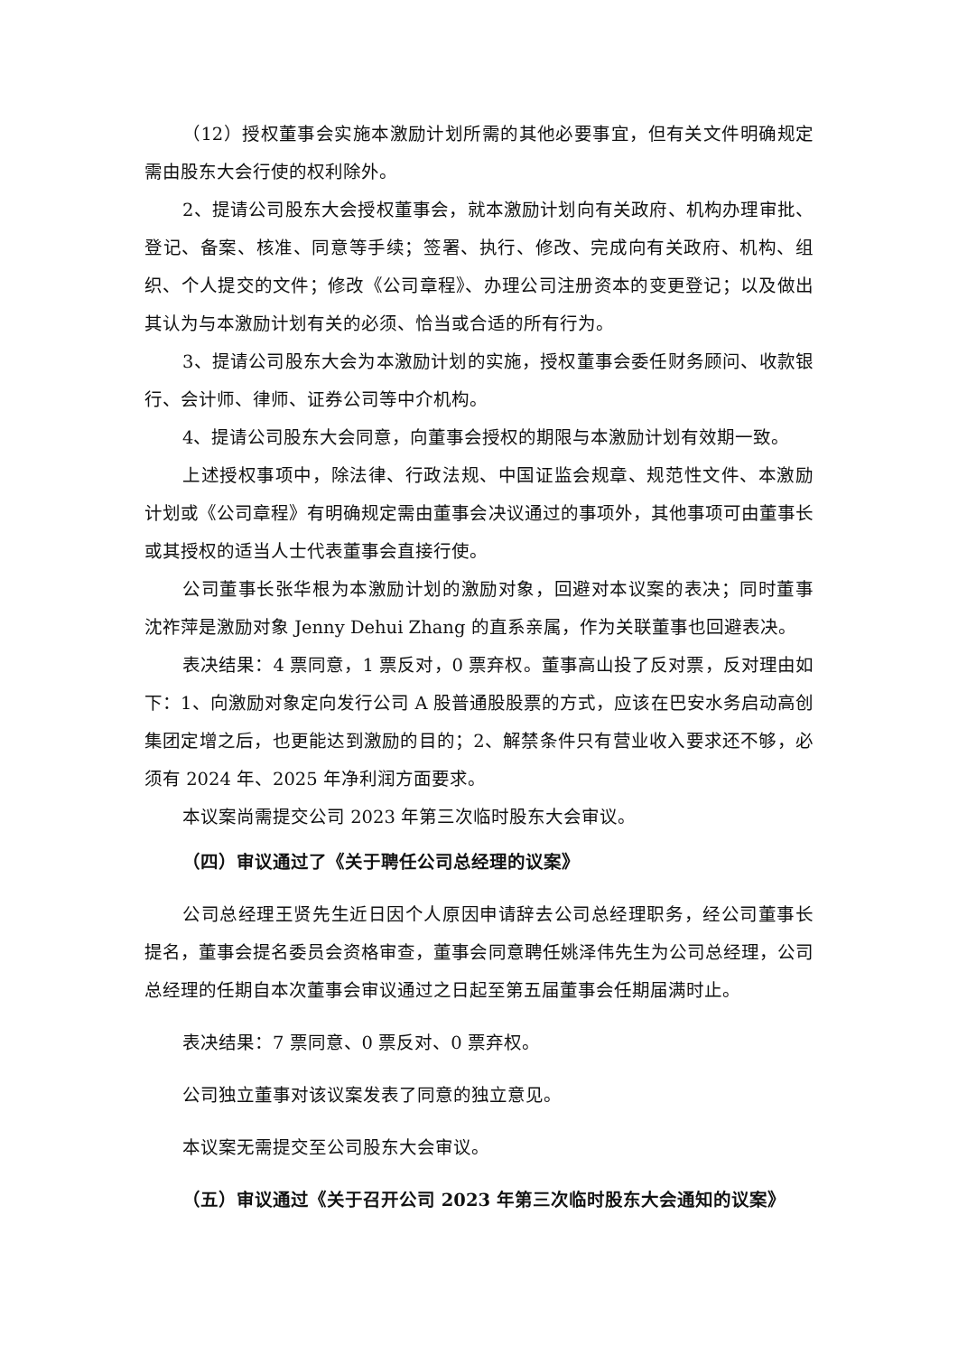（12）授权董事会实施本激励计划所需的其他必要事宜，但有关文件明确规定需由股东大会行使的权利除外。
2、提请公司股东大会授权董事会，就本激励计划向有关政府、机构办理审批、登记、备案、核准、同意等手续；签署、执行、修改、完成向有关政府、机构、组织、个人提交的文件；修改《公司章程》、办理公司注册资本的变更登记；以及做出其认为与本激励计划有关的必须、恰当或合适的所有行为。
3、提请公司股东大会为本激励计划的实施，授权董事会委任财务顾问、收款银行、会计师、律师、证券公司等中介机构。
4、提请公司股东大会同意，向董事会授权的期限与本激励计划有效期一致。
上述授权事项中，除法律、行政法规、中国证监会规章、规范性文件、本激励计划或《公司章程》有明确规定需由董事会决议通过的事项外，其他事项可由董事长或其授权的适当人士代表董事会直接行使。
公司董事长张华根为本激励计划的激励对象，回避对本议案的表决；同时董事沈祚萍是激励对象 Jenny Dehui Zhang 的直系亲属，作为关联董事也回避表决。
表决结果：4 票同意，1 票反对，0 票弃权。董事高山投了反对票，反对理由如下：1、向激励对象定向发行公司 A 股普通股股票的方式，应该在巴安水务启动高创集团定增之后，也更能达到激励的目的；2、解禁条件只有营业收入要求还不够，必须有 2024 年、2025 年净利润方面要求。
本议案尚需提交公司 2023 年第三次临时股东大会审议。
（四）审议通过了《关于聘任公司总经理的议案》
公司总经理王贤先生近日因个人原因申请辞去公司总经理职务，经公司董事长提名，董事会提名委员会资格审查，董事会同意聘任姚泽伟先生为公司总经理，公司总经理的任期自本次董事会审议通过之日起至第五届董事会任期届满时止。
表决结果：7 票同意、0 票反对、0 票弃权。
公司独立董事对该议案发表了同意的独立意见。
本议案无需提交至公司股东大会审议。
（五）审议通过《关于召开公司 2023 年第三次临时股东大会通知的议案》